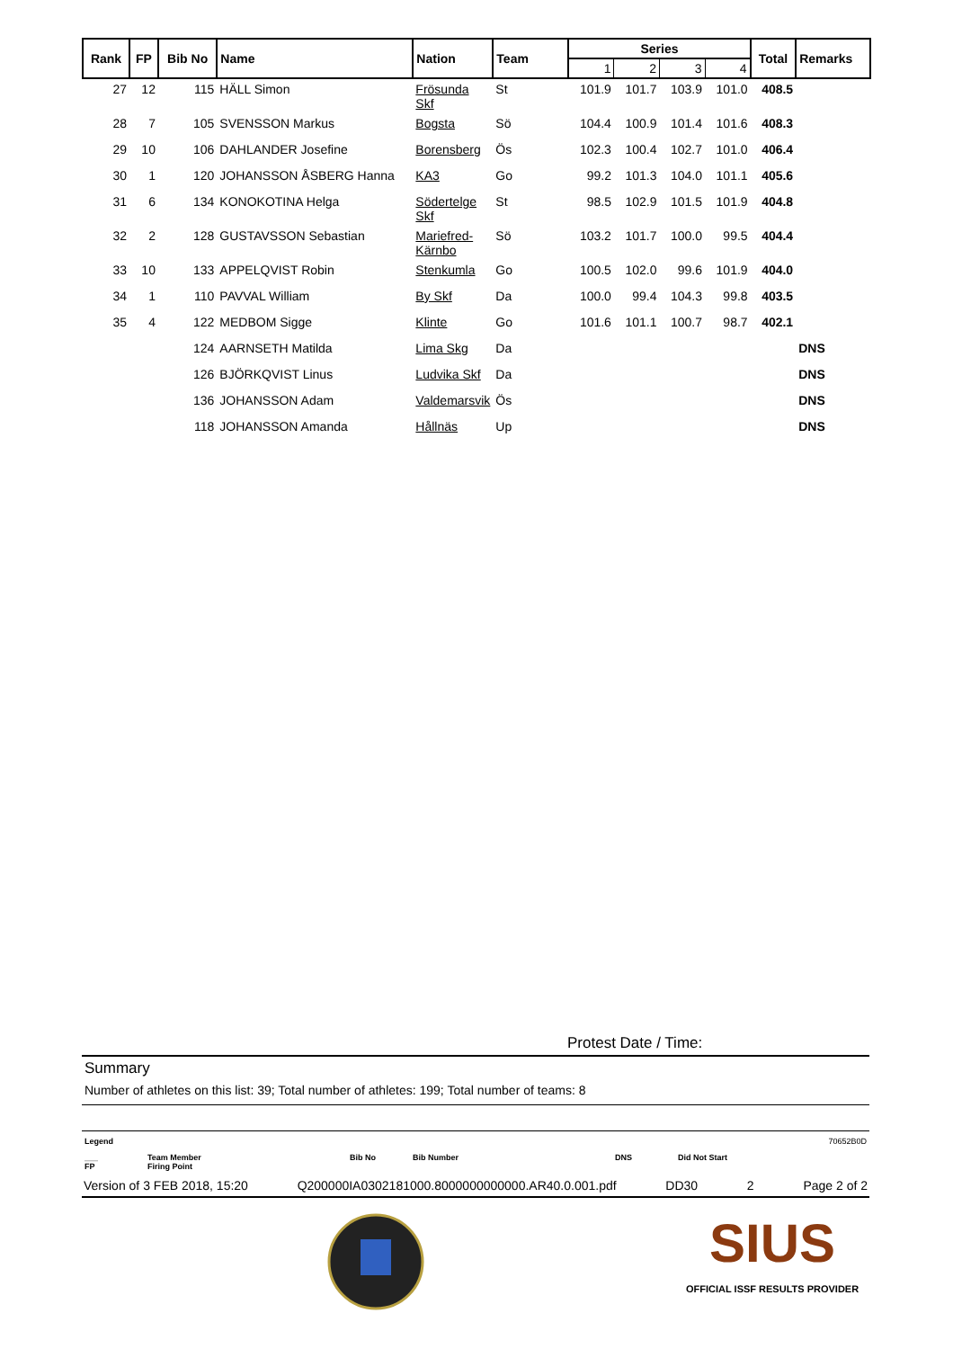| Rank | FP | Bib No | Name | Nation | Team | Series | | | | Total | Remarks |
| --- | --- | --- | --- | --- | --- | --- | --- | --- | --- | --- | --- |
| | | | | | | 1 | 2 | 3 | 4 | | |
| 27 | 12 | 115 | HÄLL Simon | Frösunda Skf | St | 101.9 | 101.7 | 103.9 | 101.0 | 408.5 | |
| 28 | 7 | 105 | SVENSSON Markus | Bogsta | Sö | 104.4 | 100.9 | 101.4 | 101.6 | 408.3 | |
| 29 | 10 | 106 | DAHLANDER Josefine | Borensberg | Ös | 102.3 | 100.4 | 102.7 | 101.0 | 406.4 | |
| 30 | 1 | 120 | JOHANSSON ÅSBERG Hanna | KA3 | Go | 99.2 | 101.3 | 104.0 | 101.1 | 405.6 | |
| 31 | 6 | 134 | KONOKOTINA Helga | Södertelge Skf | St | 98.5 | 102.9 | 101.5 | 101.9 | 404.8 | |
| 32 | 2 | 128 | GUSTAVSSON Sebastian | Mariefred-Kärnbo | Sö | 103.2 | 101.7 | 100.0 | 99.5 | 404.4 | |
| 33 | 10 | 133 | APPELQVIST Robin | Stenkumla | Go | 100.5 | 102.0 | 99.6 | 101.9 | 404.0 | |
| 34 | 1 | 110 | PAVVAL William | By Skf | Da | 100.0 | 99.4 | 104.3 | 99.8 | 403.5 | |
| 35 | 4 | 122 | MEDBOM Sigge | Klinte | Go | 101.6 | 101.1 | 100.7 | 98.7 | 402.1 | |
| | | 124 | AARNSETH Matilda | Lima Skg | Da | | | | | | DNS |
| | | 126 | BJÖRKQVIST Linus | Ludvika Skf | Da | | | | | | DNS |
| | | 136 | JOHANSSON Adam | Valdemarsvik | Ös | | | | | | DNS |
| | | 118 | JOHANSSON Amanda | Hållnäs | Up | | | | | | DNS |
Protest Date / Time:
Summary
Number of athletes on this list: 39; Total number of athletes: 199; Total number of teams: 8
Legend 70652B0D
___
FP Team Member
Firing Point Bib No Bib Number DNS Did Not Start
Version of 3 FEB 2018, 15:20 Q200000IA0302181000.8000000000000.AR40.0.001.pdf DD30 2 Page 2 of 2
SIUS
OFFICIAL ISSF RESULTS PROVIDER